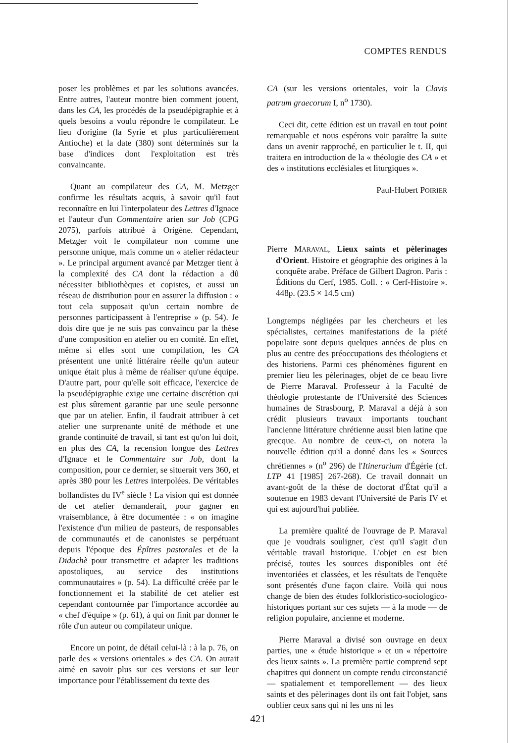COMPTES RENDUS
poser les problèmes et par les solutions avancées. Entre autres, l'auteur montre bien comment jouent, dans les CA, les procédés de la pseudépigraphie et à quels besoins a voulu répondre le compilateur. Le lieu d'origine (la Syrie et plus particulièrement Antioche) et la date (380) sont déterminés sur la base d'indices dont l'exploitation est très convaincante.
Quant au compilateur des CA, M. Metzger confirme les résultats acquis, à savoir qu'il faut reconnaître en lui l'interpolateur des Lettres d'Ignace et l'auteur d'un Commentaire arien sur Job (CPG 2075), parfois attribué à Origène. Cependant, Metzger voit le compilateur non comme une personne unique, mais comme un « atelier rédacteur ». Le principal argument avancé par Metzger tient à la complexité des CA dont la rédaction a dû nécessiter bibliothèques et copistes, et aussi un réseau de distribution pour en assurer la diffusion : « tout cela supposait qu'un certain nombre de personnes participassent à l'entreprise » (p. 54). Je dois dire que je ne suis pas convaincu par la thèse d'une composition en atelier ou en comité. En effet, même si elles sont une compilation, les CA présentent une unité littéraire réelle qu'un auteur unique était plus à même de réaliser qu'une équipe. D'autre part, pour qu'elle soit efficace, l'exercice de la pseudépigraphie exige une certaine discrétion qui est plus sûrement garantie par une seule personne que par un atelier. Enfin, il faudrait attribuer à cet atelier une surprenante unité de méthode et une grande continuité de travail, si tant est qu'on lui doit, en plus des CA, la recension longue des Lettres d'Ignace et le Commentaire sur Job, dont la composition, pour ce dernier, se situerait vers 360, et après 380 pour les Lettres interpolées. De véritables bollandistes du IV<sup>e</sup> siècle ! La vision qui est donnée de cet atelier demanderait, pour gagner en vraisemblance, à être documentée : « on imagine l'existence d'un milieu de pasteurs, de responsables de communautés et de canonistes se perpétuant depuis l'époque des Épîtres pastorales et de la Didachè pour transmettre et adapter les traditions apostoliques, au service des institutions communautaires » (p. 54). La difficulté créée par le fonctionnement et la stabilité de cet atelier est cependant contournée par l'importance accordée au « chef d'équipe » (p. 61), à qui on finit par donner le rôle d'un auteur ou compilateur unique.
Encore un point, de détail celui-là : à la p. 76, on parle des « versions orientales » des CA. On aurait aimé en savoir plus sur ces versions et sur leur importance pour l'établissement du texte des
CA (sur les versions orientales, voir la Clavis patrum graecorum I, n<sup>o</sup> 1730).
Ceci dit, cette édition est un travail en tout point remarquable et nous espérons voir paraître la suite dans un avenir rapproché, en particulier le t. II, qui traitera en introduction de la « théologie des CA » et des « institutions ecclésiales et liturgiques ».
Paul-Hubert POIRIER
Pierre MARAVAL, Lieux saints et pèlerinages d'Orient. Histoire et géographie des origines à la conquête arabe. Préface de Gilbert Dagron. Paris : Éditions du Cerf, 1985. Coll. : « Cerf-Histoire ». 448p. (23.5 × 14.5 cm)
Longtemps négligées par les chercheurs et les spécialistes, certaines manifestations de la piété populaire sont depuis quelques années de plus en plus au centre des préoccupations des théologiens et des historiens. Parmi ces phénomènes figurent en premier lieu les pèlerinages, objet de ce beau livre de Pierre Maraval. Professeur à la Faculté de théologie protestante de l'Université des Sciences humaines de Strasbourg, P. Maraval a déjà à son crédit plusieurs travaux importants touchant l'ancienne littérature chrétienne aussi bien latine que grecque. Au nombre de ceux-ci, on notera la nouvelle édition qu'il a donné dans les « Sources chrétiennes » (n<sup>o</sup> 296) de l'Itinerarium d'Égérie (cf. LTP 41 [1985] 267-268). Ce travail donnait un avant-goût de la thèse de doctorat d'État qu'il a soutenue en 1983 devant l'Université de Paris IV et qui est aujourd'hui publiée.
La première qualité de l'ouvrage de P. Maraval que je voudrais souligner, c'est qu'il s'agit d'un véritable travail historique. L'objet en est bien précisé, toutes les sources disponibles ont été inventoriées et classées, et les résultats de l'enquête sont présentés d'une façon claire. Voilà qui nous change de bien des études folkloristico-sociologico-historiques portant sur ces sujets — à la mode — de religion populaire, ancienne et moderne.
Pierre Maraval a divisé son ouvrage en deux parties, une « étude historique » et un « répertoire des lieux saints ». La première partie comprend sept chapitres qui donnent un compte rendu circonstancié — spatialement et temporellement — des lieux saints et des pèlerinages dont ils ont fait l'objet, sans oublier ceux sans qui ni les uns ni les
421